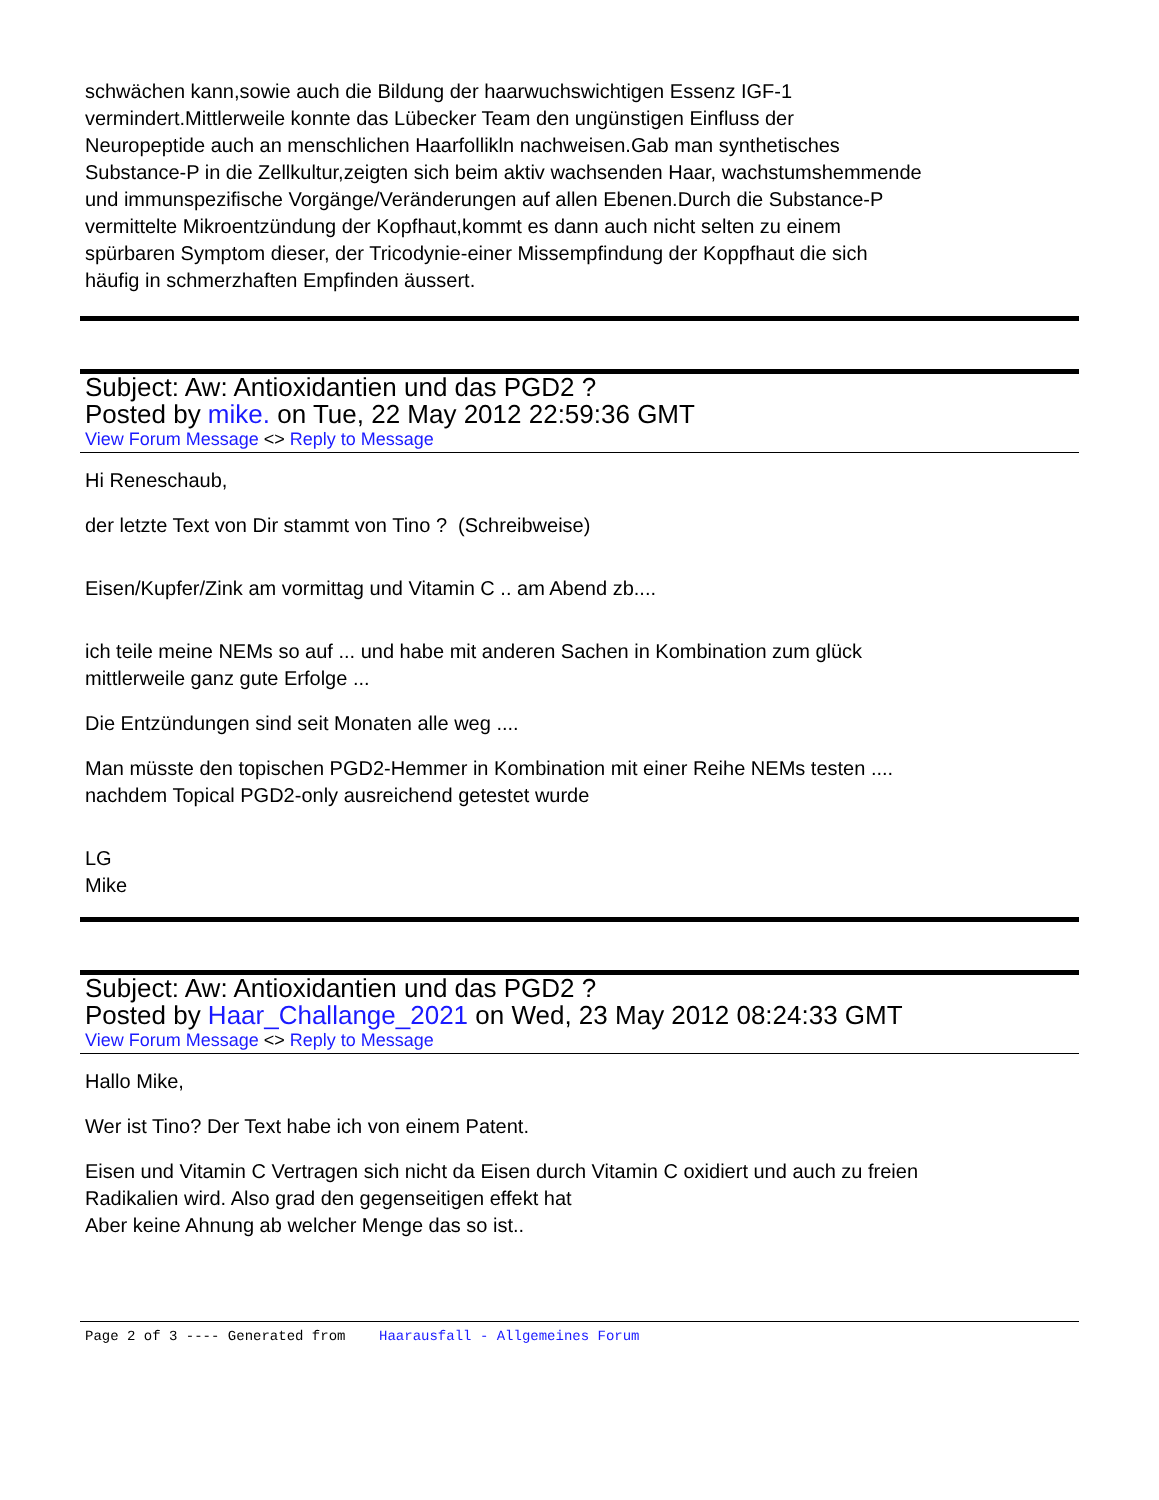schwächen kann,sowie auch die Bildung der haarwuchswichtigen Essenz IGF-1
vermindert.Mittlerweile konnte das Lübecker Team den ungünstigen Einfluss der
Neuropeptide auch an menschlichen Haarfollikln nachweisen.Gab man synthetisches
Substance-P in die Zellkultur,zeigten sich beim aktiv wachsenden Haar, wachstumshemmende
und immunspezifische Vorgänge/Veränderungen auf allen Ebenen.Durch die Substance-P
vermittelte Mikroentzündung der Kopfhaut,kommt es dann auch nicht selten zu einem
spürbaren Symptom dieser, der Tricodynie-einer Missempfindung der Koppfhaut die sich
häufig in schmerzhaften Empfinden äussert.
Subject: Aw: Antioxidantien und das PGD2 ?
Posted by mike. on Tue, 22 May 2012 22:59:36 GMT
View Forum Message <> Reply to Message
Hi Reneschaub,
der letzte Text von Dir stammt von Tino ? (Schreibweise)
Eisen/Kupfer/Zink am vormittag und Vitamin C .. am Abend zb....
ich teile meine NEMs so auf ... und habe mit anderen Sachen in Kombination zum glück
mittlerweile ganz gute Erfolge ...
Die Entzündungen sind seit Monaten alle weg ....
Man müsste den topischen PGD2-Hemmer in Kombination mit einer Reihe NEMs testen ....
nachdem Topical PGD2-only ausreichend getestet wurde
LG
Mike
Subject: Aw: Antioxidantien und das PGD2 ?
Posted by Haar_Challange_2021 on Wed, 23 May 2012 08:24:33 GMT
View Forum Message <> Reply to Message
Hallo Mike,
Wer ist Tino? Der Text habe ich von einem Patent.
Eisen und Vitamin C Vertragen sich nicht da Eisen durch Vitamin C oxidiert und auch zu freien
Radikalien wird. Also grad den gegenseitigen effekt hat
Aber keine Ahnung ab welcher Menge das so ist..
Page 2 of 3 ---- Generated from Haarausfall - Allgemeines Forum